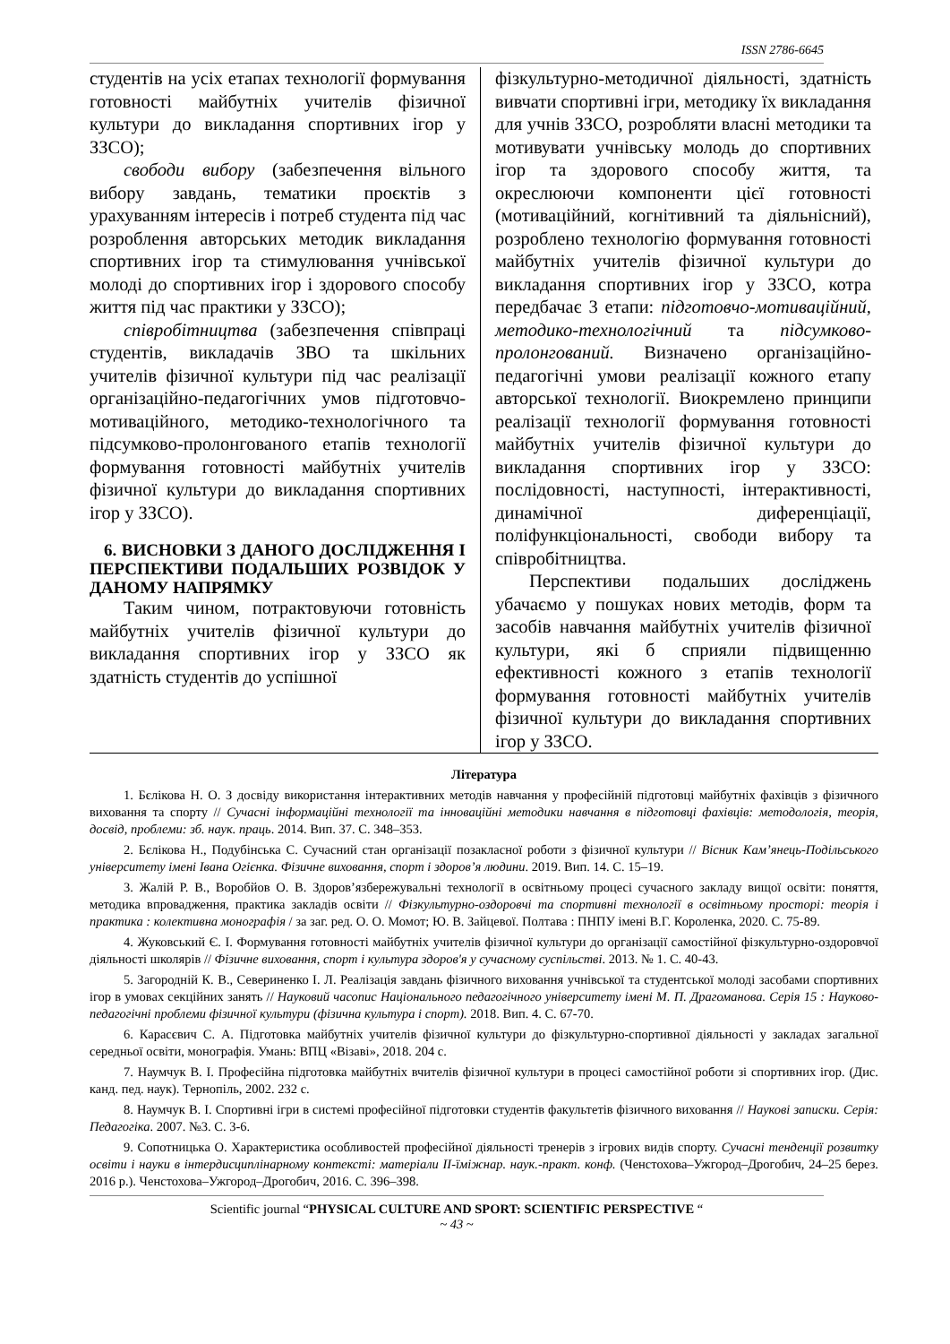ISSN 2786-6645
студентів на усіх етапах технології формування готовності майбутніх учителів фізичної культури до викладання спортивних ігор у ЗЗСО);
свободи вибору (забезпечення вільного вибору завдань, тематики проєктів з урахуванням інтересів і потреб студента під час розроблення авторських методик викладання спортивних ігор та стимулювання учнівської молоді до спортивних ігор і здорового способу життя під час практики у ЗЗСО);
співробітництва (забезпечення співпраці студентів, викладачів ЗВО та шкільних учителів фізичної культури під час реалізації організаційно-педагогічних умов підготовчо-мотиваційного, методико-технологічного та підсумково-пролонгованого етапів технології формування готовності майбутніх учителів фізичної культури до викладання спортивних ігор у ЗЗСО).
6. ВИСНОВКИ З ДАНОГО ДОСЛІДЖЕННЯ І ПЕРСПЕКТИВИ ПОДАЛЬШИХ РОЗВІДОК У ДАНОМУ НАПРЯМКУ
Таким чином, потрактовуючи готовність майбутніх учителів фізичної культури до викладання спортивних ігор у ЗЗСО як здатність студентів до успішної
фізкультурно-методичної діяльності, здатність вивчати спортивні ігри, методику їх викладання для учнів ЗЗСО, розробляти власні методики та мотивувати учнівську молодь до спортивних ігор та здорового способу життя, та окреслюючи компоненти цієї готовності (мотиваційний, когнітивний та діяльнісний), розроблено технологію формування готовності майбутніх учителів фізичної культури до викладання спортивних ігор у ЗЗСО, котра передбачає 3 етапи: підготовчо-мотиваційний, методико-технологічний та підсумково-пролонгований. Визначено організаційно-педагогічні умови реалізації кожного етапу авторської технології. Виокремлено принципи реалізації технології формування готовності майбутніх учителів фізичної культури до викладання спортивних ігор у ЗЗСО: послідовності, наступності, інтерактивності, динамічної диференціації, поліфункціональності, свободи вибору та співробітництва.
Перспективи подальших досліджень убачаємо у пошуках нових методів, форм та засобів навчання майбутніх учителів фізичної культури, які б сприяли підвищенню ефективності кожного з етапів технології формування готовності майбутніх учителів фізичної культури до викладання спортивних ігор у ЗЗСО.
Література
1. Бєлікова Н. О. З досвіду використання інтерактивних методів навчання у професійній підготовці майбутніх фахівців з фізичного виховання та спорту // Сучасні інформаційні технології та інноваційні методики навчання в підготовці фахівців: методологія, теорія, досвід, проблеми: зб. наук. праць. 2014. Вип. 37. С. 348–353.
2. Бєлікова Н., Подубінська С. Сучасний стан організації позакласної роботи з фізичної культури // Вісник Кам’янець-Подільського університету імені Івана Огієнка. Фізичне виховання, спорт і здоров’я людини. 2019. Вип. 14. С. 15–19.
3. Жалій Р. В., Воробйов О. В. Здоров’язбережувальні технології в освітньому процесі сучасного закладу вищої освіти: поняття, методика впровадження, практика закладів освіти // Фізкультурно-оздоровчі та спортивні технології в освітньому просторі: теорія і практика : колективна монографія / за заг. ред. О. О. Момот; Ю. В. Зайцевої. Полтава : ПНПУ імені В.Г. Короленка, 2020. С. 75-89.
4. Жуковський Є. І. Формування готовності майбутніх учителів фізичної культури до організації самостійної фізкультурно-оздоровчої діяльності школярів // Фізичне виховання, спорт і культура здоров'я у сучасному суспільстві. 2013. № 1. С. 40-43.
5. Загородній К. В., Севериненко І. Л. Реалізація завдань фізичного виховання учнівської та студентської молоді засобами спортивних ігор в умовах секційних занять // Науковий часопис Національного педагогічного університету імені М. П. Драгоманова. Серія 15 : Науково-педагогічні проблеми фізичної культури (фізична культура і спорт). 2018. Вип. 4. С. 67-70.
6. Карасєвич С. А. Підготовка майбутніх учителів фізичної культури до фізкультурно-спортивної діяльності у закладах загальної середньої освіти, монографія. Умань: ВПЦ «Візаві», 2018. 204 с.
7. Наумчук В. І. Професійна підготовка майбутніх вчителів фізичної культури в процесі самостійної роботи зі спортивних ігор. (Дис. канд. пед. наук). Тернопіль, 2002. 232 с.
8. Наумчук В. І. Спортивні ігри в системі професійної підготовки студентів факультетів фізичного виховання // Наукові записки. Серія: Педагогіка. 2007. №3. С. 3-6.
9. Сопотницька О. Характеристика особливостей професійної діяльності тренерів з ігрових видів спорту. Сучасні тенденції розвитку освіти і науки в інтердисциплінарному контексті: матеріали ІІ-їміжнар. наук.-практ. конф. (Ченстохова–Ужгород–Дрогобич, 24–25 берез. 2016 р.). Ченстохова–Ужгород–Дрогобич, 2016. С. 396–398.
Scientific journal “PHYSICAL CULTURE AND SPORT: SCIENTIFIC PERSPECTIVE “
~ 43 ~